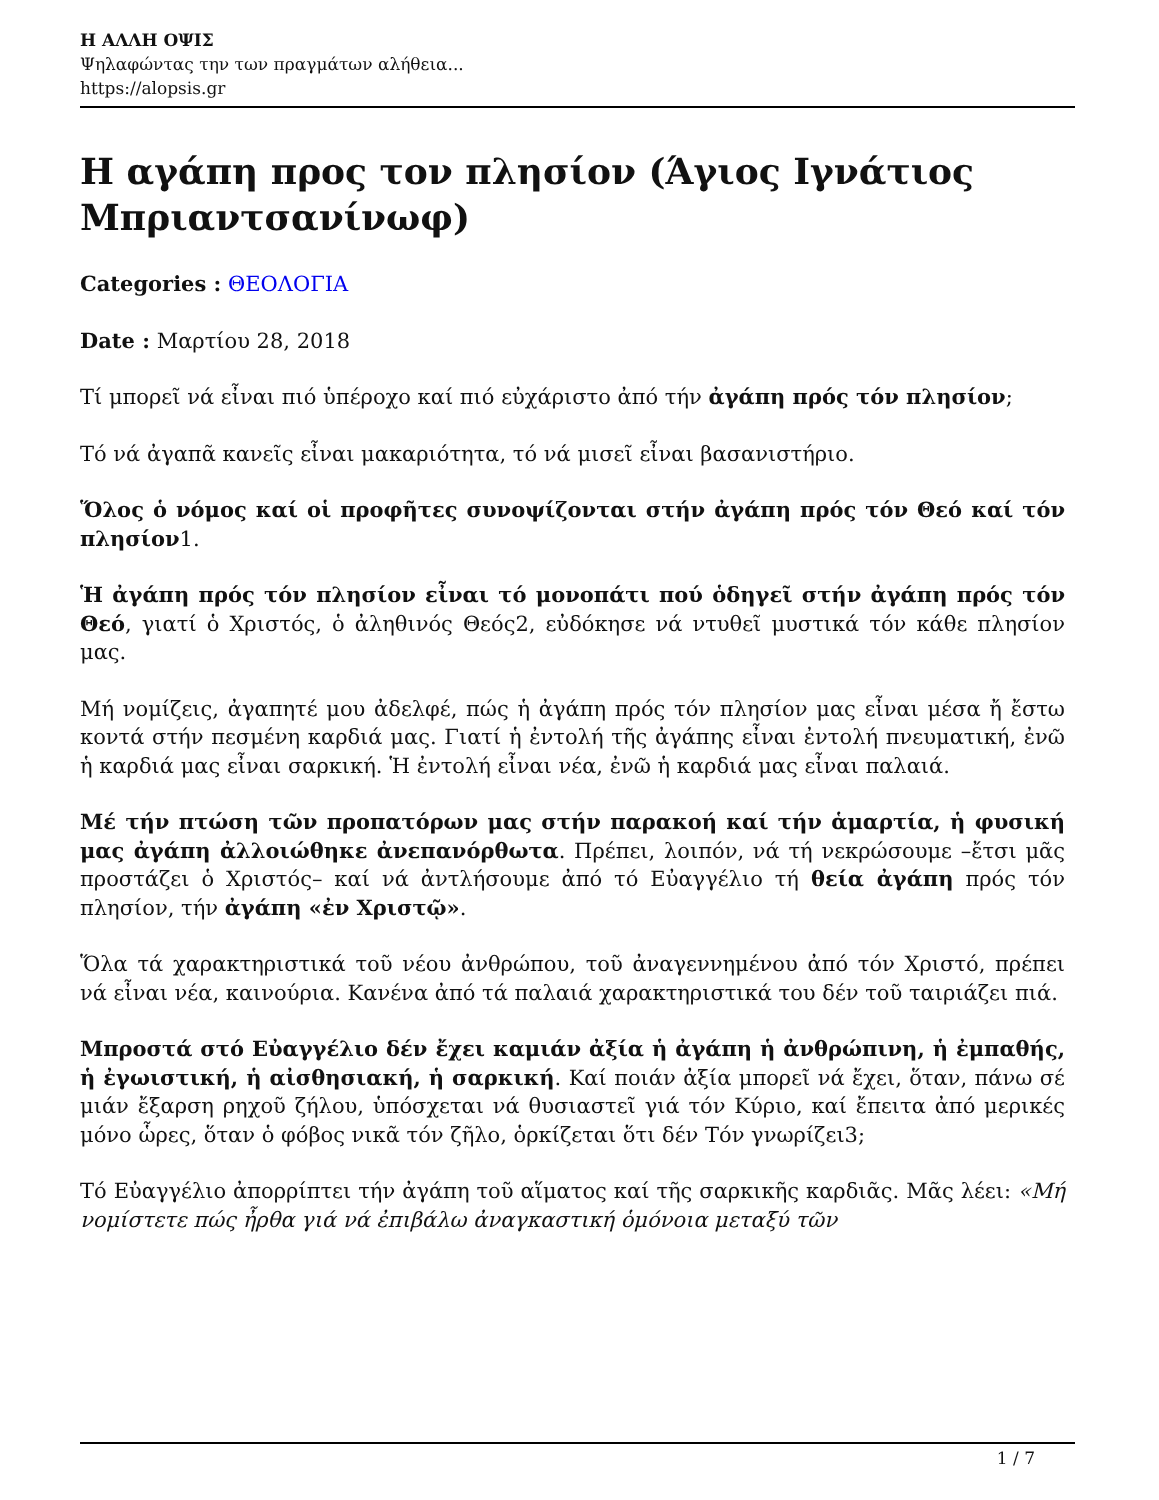Η ΑΛΛΗ ΟΨΙΣ
Ψηλαφώντας την των πραγμάτων αλήθεια...
https://alopsis.gr
Η αγάπη προς τον πλησίον (Άγιος Ιγνάτιος Μπριαντσανίνωφ)
Categories : ΘΕΟΛΟΓΙΑ
Date : Μαρτίου 28, 2018
Τί μπορεῖ νά εἶναι πιό ὑπέροχο καί πιό εὐχάριστο ἀπό τήν ἀγάπη πρός τόν πλησίον;
Τό νά ἀγαπᾶ κανεῖς εἶναι μακαριότητα, τό νά μισεῖ εἶναι βασανιστήριο.
Ὅλος ὁ νόμος καί οἱ προφῆτες συνοψίζονται στήν ἀγάπη πρός τόν Θεό καί τόν πλησίον1.
Ἡ ἀγάπη πρός τόν πλησίον εἶναι τό μονοπάτι πού ὁδηγεῖ στήν ἀγάπη πρός τόν Θεό, γιατί ὁ Χριστός, ὁ ἀληθινός Θεός2, εὐδόκησε νά ντυθεῖ μυστικά τόν κάθε πλησίον μας.
Μή νομίζεις, ἀγαπητέ μου ἀδελφέ, πώς ἡ ἀγάπη πρός τόν πλησίον μας εἶναι μέσα ἤ ἔστω κοντά στήν πεσμένη καρδιά μας. Γιατί ἡ ἐντολή τῆς ἀγάπης εἶναι ἐντολή πνευματική, ἐνῶ ἡ καρδιά μας εἶναι σαρκική. Ἡ ἐντολή εἶναι νέα, ἐνῶ ἡ καρδιά μας εἶναι παλαιά.
Μέ τήν πτώση τῶν προπατόρων μας στήν παρακοή καί τήν ἁμαρτία, ἡ φυσική μας ἀγάπη ἀλλοιώθηκε ἀνεπανόρθωτα. Πρέπει, λοιπόν, νά τή νεκρώσουμε –ἔτσι μᾶς προστάζει ὁ Χριστός– καί νά ἀντλήσουμε ἀπό τό Εὐαγγέλιο τή θεία ἀγάπη πρός τόν πλησίον, τήν ἀγάπη «ἐν Χριστῷ».
Ὅλα τά χαρακτηριστικά τοῦ νέου ἀνθρώπου, τοῦ ἀναγεννημένου ἀπό τόν Χριστό, πρέπει νά εἶναι νέα, καινούρια. Κανένα ἀπό τά παλαιά χαρακτηριστικά του δέν τοῦ ταιριάζει πιά.
Μπροστά στό Εὐαγγέλιο δέν ἔχει καμιάν ἀξία ἡ ἀγάπη ἡ ἀνθρώπινη, ἡ ἐμπαθής, ἡ ἐγωιστική, ἡ αἰσθησιακή, ἡ σαρκική. Καί ποιάν ἀξία μπορεῖ νά ἔχει, ὅταν, πάνω σέ μιάν ἔξαρση ρηχοῦ ζήλου, ὑπόσχεται νά θυσιαστεῖ γιά τόν Κύριο, καί ἔπειτα ἀπό μερικές μόνο ὧρες, ὅταν ὁ φόβος νικᾶ τόν ζῆλο, ὁρκίζεται ὅτι δέν Τόν γνωρίζει3;
Τό Εὐαγγέλιο ἀπορρίπτει τήν ἀγάπη τοῦ αἵματος καί τῆς σαρκικῆς καρδιᾶς. Μᾶς λέει: «Μή νομίστετε πώς ἦρθα γιά νά ἐπιβάλω ἀναγκαστική ὁμόνοια μεταξύ τῶν
1 / 7